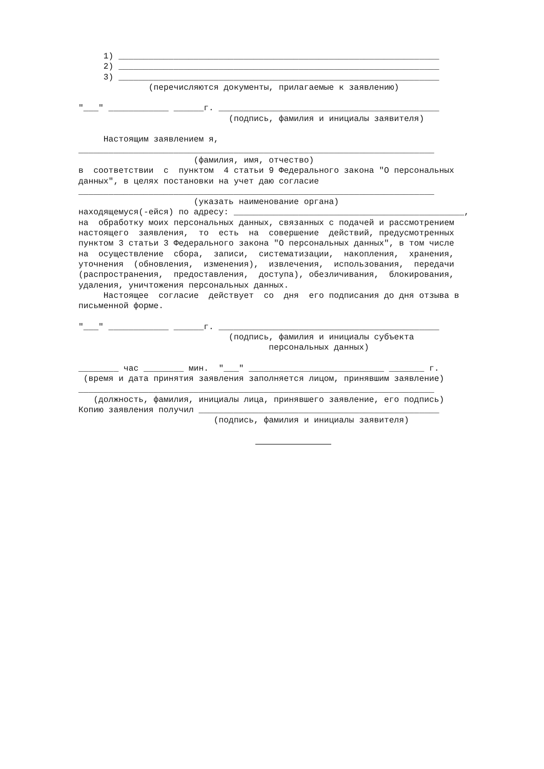1) ________________________________________________________________
     2) ________________________________________________________________
     3) ________________________________________________________________
              (перечисляются документы, прилагаемые к заявлению)

"___" ____________ ______г. ____________________________________________
                              (подпись, фамилия и инициалы заявителя)

     Настоящим заявлением я,
_______________________________________________________________________
                       (фамилия, имя, отчество)
в  соответствии  с  пунктом  4 статьи 9 Федерального закона "О персональных
данных", в целях постановки на учет даю согласие
_______________________________________________________________________
                       (указать наименование органа)
находящемуся(-ейся) по адресу: ______________________________________________,
на  обработку моих персональных данных, связанных с подачей и рассмотрением
настоящего  заявления,  то  есть  на  совершение  действий, предусмотренных
пунктом 3 статьи 3 Федерального закона "О персональных данных", в том числе
на  осуществление  сбора,  записи,  систематизации,  накопления,  хранения,
уточнения  (обновления,  изменения),  извлечения,  использования,  передачи
(распространения,  предоставления,  доступа), обезличивания,  блокирования,
удаления, уничтожения персональных данных.
     Настоящее  согласие  действует  со  дня  его подписания до дня отзыва в
письменной форме.

"___" ____________ ______г. ____________________________________________
                              (подпись, фамилия и инициалы субъекта
                                      персональных данных)

________ час ________ мин.  "___" ___________________________ _______ г.
 (время и дата принятия заявления заполняется лицом, принявшим заявление)
_______________________________________________________________________
   (должность, фамилия, инициалы лица, принявшего заявление, его подпись)
Копию заявления получил ________________________________________________
                           (подпись, фамилия и инициалы заявителя)